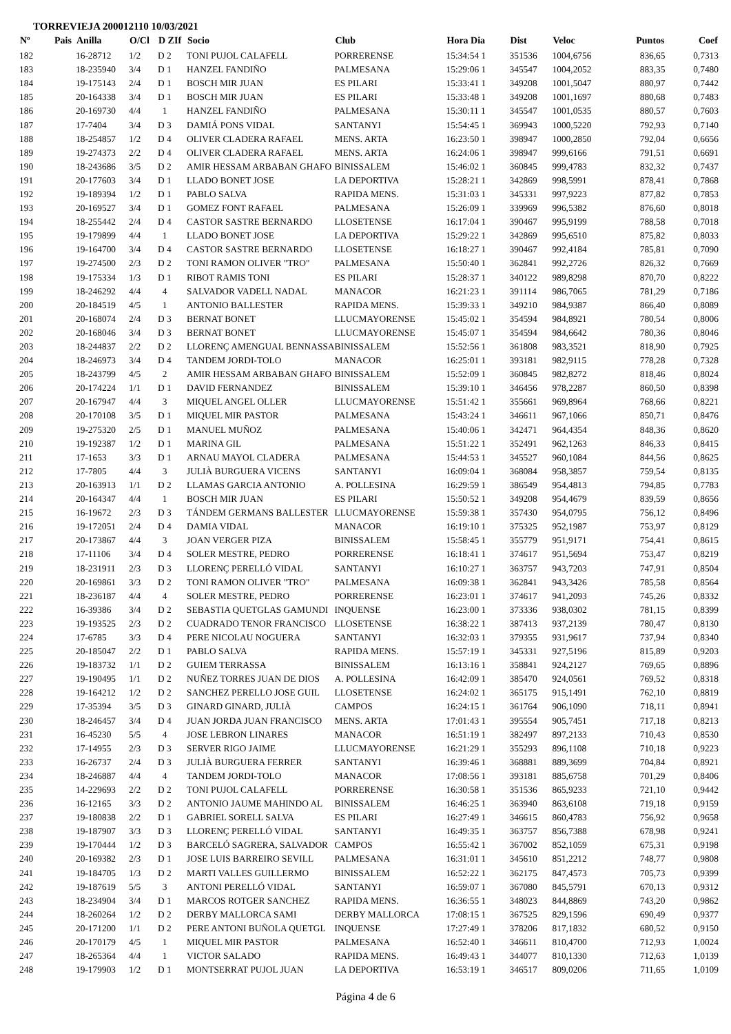TORREVIEJA 200012110 10/03/2021
| Nº | Pais | Anilla | O/Cl | D ZIf | Socio | Club | Hora Dia | Dist | Veloc | Puntos | Coef |
| --- | --- | --- | --- | --- | --- | --- | --- | --- | --- | --- | --- |
| 182 | | 16-28712 | 1/2 | D 2 | TONI PUJOL CALAFELL | PORRERENSE | 15:34:54 1 | 351536 | 1004,6756 | 836,65 | 0,7313 |
| 183 | | 18-235940 | 3/4 | D 1 | HANZEL FANDIÑO | PALMESANA | 15:29:06 1 | 345547 | 1004,2052 | 883,35 | 0,7480 |
| 184 | | 19-175143 | 2/4 | D 1 | BOSCH MIR JUAN | ES PILARI | 15:33:41 1 | 349208 | 1001,5047 | 880,97 | 0,7442 |
| 185 | | 20-164338 | 3/4 | D 1 | BOSCH MIR JUAN | ES PILARI | 15:33:48 1 | 349208 | 1001,1697 | 880,68 | 0,7483 |
| 186 | | 20-169730 | 4/4 | 1 | HANZEL FANDIÑO | PALMESANA | 15:30:11 1 | 345547 | 1001,0535 | 880,57 | 0,7603 |
| 187 | | 17-7404 | 3/4 | D 3 | DAMIÁ PONS VIDAL | SANTANYI | 15:54:45 1 | 369943 | 1000,5220 | 792,93 | 0,7140 |
| 188 | | 18-254857 | 1/2 | D 4 | OLIVER CLADERA RAFAEL | MENS. ARTA | 16:23:50 1 | 398947 | 1000,2850 | 792,04 | 0,6656 |
| 189 | | 19-274373 | 2/2 | D 4 | OLIVER CLADERA RAFAEL | MENS. ARTA | 16:24:06 1 | 398947 | 999,6166 | 791,51 | 0,6691 |
| 190 | | 18-243686 | 3/5 | D 2 | AMIR HESSAM ARBABAN GHAFO | BINISSALEM | 15:46:02 1 | 360845 | 999,4783 | 832,32 | 0,7437 |
| 191 | | 20-177603 | 3/4 | D 1 | LLADO BONET JOSE | LA DEPORTIVA | 15:28:21 1 | 342869 | 998,5991 | 878,41 | 0,7868 |
| 192 | | 19-189394 | 1/2 | D 1 | PABLO SALVA | RAPIDA MENS. | 15:31:03 1 | 345331 | 997,9223 | 877,82 | 0,7853 |
| 193 | | 20-169527 | 3/4 | D 1 | GOMEZ FONT RAFAEL | PALMESANA | 15:26:09 1 | 339969 | 996,5382 | 876,60 | 0,8018 |
| 194 | | 18-255442 | 2/4 | D 4 | CASTOR SASTRE BERNARDO | LLOSETENSE | 16:17:04 1 | 390467 | 995,9199 | 788,58 | 0,7018 |
| 195 | | 19-179899 | 4/4 | 1 | LLADO BONET JOSE | LA DEPORTIVA | 15:29:22 1 | 342869 | 995,6510 | 875,82 | 0,8033 |
| 196 | | 19-164700 | 3/4 | D 4 | CASTOR SASTRE BERNARDO | LLOSETENSE | 16:18:27 1 | 390467 | 992,4184 | 785,81 | 0,7090 |
| 197 | | 19-274500 | 2/3 | D 2 | TONI RAMON OLIVER "TRO" | PALMESANA | 15:50:40 1 | 362841 | 992,2726 | 826,32 | 0,7669 |
| 198 | | 19-175334 | 1/3 | D 1 | RIBOT RAMIS TONI | ES PILARI | 15:28:37 1 | 340122 | 989,8298 | 870,70 | 0,8222 |
| 199 | | 18-246292 | 4/4 | 4 | SALVADOR VADELL NADAL | MANACOR | 16:21:23 1 | 391114 | 986,7065 | 781,29 | 0,7186 |
| 200 | | 20-184519 | 4/5 | 1 | ANTONIO BALLESTER | RAPIDA MENS. | 15:39:33 1 | 349210 | 984,9387 | 866,40 | 0,8089 |
| 201 | | 20-168074 | 2/4 | D 3 | BERNAT BONET | LLUCMAYORENSE | 15:45:02 1 | 354594 | 984,8921 | 780,54 | 0,8006 |
| 202 | | 20-168046 | 3/4 | D 3 | BERNAT BONET | LLUCMAYORENSE | 15:45:07 1 | 354594 | 984,6642 | 780,36 | 0,8046 |
| 203 | | 18-244837 | 2/2 | D 2 | LLORENÇ AMENGUAL BENNASSA | BINISSALEM | 15:52:56 1 | 361808 | 983,3521 | 818,90 | 0,7925 |
| 204 | | 18-246973 | 3/4 | D 4 | TANDEM JORDI-TOLO | MANACOR | 16:25:01 1 | 393181 | 982,9115 | 778,28 | 0,7328 |
| 205 | | 18-243799 | 4/5 | 2 | AMIR HESSAM ARBABAN GHAFO | BINISSALEM | 15:52:09 1 | 360845 | 982,8272 | 818,46 | 0,8024 |
| 206 | | 20-174224 | 1/1 | D 1 | DAVID FERNANDEZ | BINISSALEM | 15:39:10 1 | 346456 | 978,2287 | 860,50 | 0,8398 |
| 207 | | 20-167947 | 4/4 | 3 | MIQUEL ANGEL OLLER | LLUCMAYORENSE | 15:51:42 1 | 355661 | 969,8964 | 768,66 | 0,8221 |
| 208 | | 20-170108 | 3/5 | D 1 | MIQUEL MIR PASTOR | PALMESANA | 15:43:24 1 | 346611 | 967,1066 | 850,71 | 0,8476 |
| 209 | | 19-275320 | 2/5 | D 1 | MANUEL MUÑOZ | PALMESANA | 15:40:06 1 | 342471 | 964,4354 | 848,36 | 0,8620 |
| 210 | | 19-192387 | 1/2 | D 1 | MARINA GIL | PALMESANA | 15:51:22 1 | 352491 | 962,1263 | 846,33 | 0,8415 |
| 211 | | 17-1653 | 3/3 | D 1 | ARNAU MAYOL CLADERA | PALMESANA | 15:44:53 1 | 345527 | 960,1084 | 844,56 | 0,8625 |
| 212 | | 17-7805 | 4/4 | 3 | JULIÀ BURGUERA VICENS | SANTANYI | 16:09:04 1 | 368084 | 958,3857 | 759,54 | 0,8135 |
| 213 | | 20-163913 | 1/1 | D 2 | LLAMAS GARCIA ANTONIO | A. POLLESINA | 16:29:59 1 | 386549 | 954,4813 | 794,85 | 0,7783 |
| 214 | | 20-164347 | 4/4 | 1 | BOSCH MIR JUAN | ES PILARI | 15:50:52 1 | 349208 | 954,4679 | 839,59 | 0,8656 |
| 215 | | 16-19672 | 2/3 | D 3 | TÁNDEM GERMANS BALLESTER | LLUCMAYORENSE | 15:59:38 1 | 357430 | 954,0795 | 756,12 | 0,8496 |
| 216 | | 19-172051 | 2/4 | D 4 | DAMIA VIDAL | MANACOR | 16:19:10 1 | 375325 | 952,1987 | 753,97 | 0,8129 |
| 217 | | 20-173867 | 4/4 | 3 | JOAN VERGER PIZA | BINISSALEM | 15:58:45 1 | 355779 | 951,9171 | 754,41 | 0,8615 |
| 218 | | 17-11106 | 3/4 | D 4 | SOLER MESTRE, PEDRO | PORRERENSE | 16:18:41 1 | 374617 | 951,5694 | 753,47 | 0,8219 |
| 219 | | 18-231911 | 2/3 | D 3 | LLORENÇ PERELLÓ VIDAL | SANTANYI | 16:10:27 1 | 363757 | 943,7203 | 747,91 | 0,8504 |
| 220 | | 20-169861 | 3/3 | D 2 | TONI RAMON OLIVER "TRO" | PALMESANA | 16:09:38 1 | 362841 | 943,3426 | 785,58 | 0,8564 |
| 221 | | 18-236187 | 4/4 | 4 | SOLER MESTRE, PEDRO | PORRERENSE | 16:23:01 1 | 374617 | 941,2093 | 745,26 | 0,8332 |
| 222 | | 16-39386 | 3/4 | D 2 | SEBASTIA QUETGLAS GAMUNDI | INQUENSE | 16:23:00 1 | 373336 | 938,0302 | 781,15 | 0,8399 |
| 223 | | 19-193525 | 2/3 | D 2 | CUADRADO TENOR FRANCISCO | LLOSETENSE | 16:38:22 1 | 387413 | 937,2139 | 780,47 | 0,8130 |
| 224 | | 17-6785 | 3/3 | D 4 | PERE NICOLAU NOGUERA | SANTANYI | 16:32:03 1 | 379355 | 931,9617 | 737,94 | 0,8340 |
| 225 | | 20-185047 | 2/2 | D 1 | PABLO SALVA | RAPIDA MENS. | 15:57:19 1 | 345331 | 927,5196 | 815,89 | 0,9203 |
| 226 | | 19-183732 | 1/1 | D 2 | GUIEM TERRASSA | BINISSALEM | 16:13:16 1 | 358841 | 924,2127 | 769,65 | 0,8896 |
| 227 | | 19-190495 | 1/1 | D 2 | NUÑEZ TORRES JUAN DE DIOS | A. POLLESINA | 16:42:09 1 | 385470 | 924,0561 | 769,52 | 0,8318 |
| 228 | | 19-164212 | 1/2 | D 2 | SANCHEZ PERELLO JOSE GUIL | LLOSETENSE | 16:24:02 1 | 365175 | 915,1491 | 762,10 | 0,8819 |
| 229 | | 17-35394 | 3/5 | D 3 | GINARD GINARD, JULIÀ | CAMPOS | 16:24:15 1 | 361764 | 906,1090 | 718,11 | 0,8941 |
| 230 | | 18-246457 | 3/4 | D 4 | JUAN JORDA JUAN FRANCISCO | MENS. ARTA | 17:01:43 1 | 395554 | 905,7451 | 717,18 | 0,8213 |
| 231 | | 16-45230 | 5/5 | 4 | JOSE LEBRON LINARES | MANACOR | 16:51:19 1 | 382497 | 897,2133 | 710,43 | 0,8530 |
| 232 | | 17-14955 | 2/3 | D 3 | SERVER RIGO JAIME | LLUCMAYORENSE | 16:21:29 1 | 355293 | 896,1108 | 710,18 | 0,9223 |
| 233 | | 16-26737 | 2/4 | D 3 | JULIÀ BURGUERA FERRER | SANTANYI | 16:39:46 1 | 368881 | 889,3699 | 704,84 | 0,8921 |
| 234 | | 18-246887 | 4/4 | 4 | TANDEM JORDI-TOLO | MANACOR | 17:08:56 1 | 393181 | 885,6758 | 701,29 | 0,8406 |
| 235 | | 14-229693 | 2/2 | D 2 | TONI PUJOL CALAFELL | PORRERENSE | 16:30:58 1 | 351536 | 865,9233 | 721,10 | 0,9442 |
| 236 | | 16-12165 | 3/3 | D 2 | ANTONIO JAUME MAHINDO AL | BINISSALEM | 16:46:25 1 | 363940 | 863,6108 | 719,18 | 0,9159 |
| 237 | | 19-180838 | 2/2 | D 1 | GABRIEL SORELL SALVA | ES PILARI | 16:27:49 1 | 346615 | 860,4783 | 756,92 | 0,9658 |
| 238 | | 19-187907 | 3/3 | D 3 | LLORENÇ PERELLÓ VIDAL | SANTANYI | 16:49:35 1 | 363757 | 856,7388 | 678,98 | 0,9241 |
| 239 | | 19-170444 | 1/2 | D 3 | BARCELÓ SAGRERA, SALVADOR | CAMPOS | 16:55:42 1 | 367002 | 852,1059 | 675,31 | 0,9198 |
| 240 | | 20-169382 | 2/3 | D 1 | JOSE LUIS BARREIRO SEVILL | PALMESANA | 16:31:01 1 | 345610 | 851,2212 | 748,77 | 0,9808 |
| 241 | | 19-184705 | 1/3 | D 2 | MARTI VALLES GUILLERMO | BINISSALEM | 16:52:22 1 | 362175 | 847,4573 | 705,73 | 0,9399 |
| 242 | | 19-187619 | 5/5 | 3 | ANTONI PERELLÓ VIDAL | SANTANYI | 16:59:07 1 | 367080 | 845,5791 | 670,13 | 0,9312 |
| 243 | | 18-234904 | 3/4 | D 1 | MARCOS ROTGER SANCHEZ | RAPIDA MENS. | 16:36:55 1 | 348023 | 844,8869 | 743,20 | 0,9862 |
| 244 | | 18-260264 | 1/2 | D 2 | DERBY MALLORCA SAMI | DERBY MALLORCA | 17:08:15 1 | 367525 | 829,1596 | 690,49 | 0,9377 |
| 245 | | 20-171200 | 1/1 | D 2 | PERE ANTONI BUÑOLA QUETGL | INQUENSE | 17:27:49 1 | 378206 | 817,1832 | 680,52 | 0,9150 |
| 246 | | 20-170179 | 4/5 | 1 | MIQUEL MIR PASTOR | PALMESANA | 16:52:40 1 | 346611 | 810,4700 | 712,93 | 1,0024 |
| 247 | | 18-265364 | 4/4 | 1 | VICTOR SALADO | RAPIDA MENS. | 16:49:43 1 | 344077 | 810,1330 | 712,63 | 1,0139 |
| 248 | | 19-179903 | 1/2 | D 1 | MONTSERRAT PUJOL JUAN | LA DEPORTIVA | 16:53:19 1 | 346517 | 809,0206 | 711,65 | 1,0109 |
Página 4 de 6